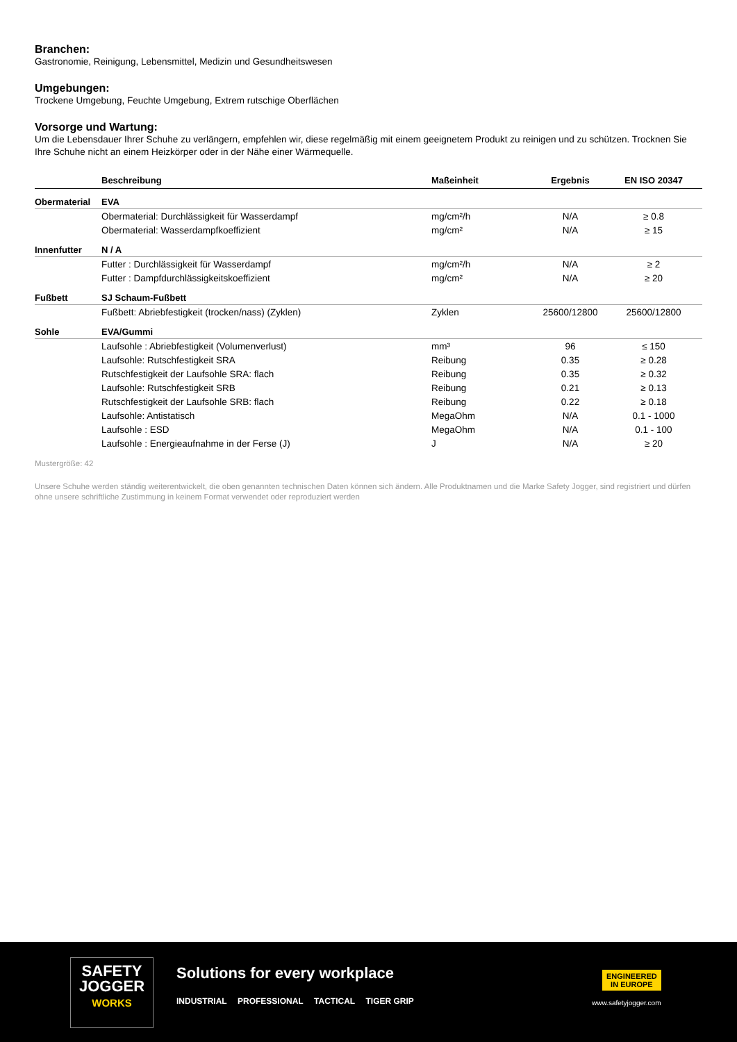Branchen:
Gastronomie, Reinigung, Lebensmittel, Medizin und Gesundheitswesen
Umgebungen:
Trockene Umgebung, Feuchte Umgebung, Extrem rutschige Oberflächen
Vorsorge und Wartung:
Um die Lebensdauer Ihrer Schuhe zu verlängern, empfehlen wir, diese regelmäßig mit einem geeignetem Produkt zu reinigen und zu schützen. Trocknen Sie Ihre Schuhe nicht an einem Heizkörper oder in der Nähe einer Wärmequelle.
| | Beschreibung | Maßeinheit | Ergebnis | EN ISO 20347 |
| --- | --- | --- | --- | --- |
| Obermaterial | EVA | | | |
| | Obermaterial: Durchlässigkeit für Wasserdampf | mg/cm²/h | N/A | ≥ 0.8 |
| | Obermaterial: Wasserdampfkoeffizient | mg/cm² | N/A | ≥ 15 |
| Innenfutter | N / A | | | |
| | Futter : Durchlässigkeit für Wasserdampf | mg/cm²/h | N/A | ≥ 2 |
| | Futter : Dampfdurchlässigkeitskoeffizient | mg/cm² | N/A | ≥ 20 |
| Fußbett | SJ Schaum-Fußbett | | | |
| | Fußbett: Abriebfestigkeit (trocken/nass) (Zyklen) | Zyklen | 25600/12800 | 25600/12800 |
| Sohle | EVA/Gummi | | | |
| | Laufsohle : Abriebfestigkeit (Volumenverlust) | mm³ | 96 | ≤ 150 |
| | Laufsohle: Rutschfestigkeit SRA | Reibung | 0.35 | ≥ 0.28 |
| | Rutschfestigkeit der Laufsohle SRA: flach | Reibung | 0.35 | ≥ 0.32 |
| | Laufsohle: Rutschfestigkeit SRB | Reibung | 0.21 | ≥ 0.13 |
| | Rutschfestigkeit der Laufsohle SRB: flach | Reibung | 0.22 | ≥ 0.18 |
| | Laufsohle: Antistatisch | MegaOhm | N/A | 0.1 - 1000 |
| | Laufsohle : ESD | MegaOhm | N/A | 0.1 - 100 |
| | Laufsohle : Energieaufnahme in der Ferse (J) | J | N/A | ≥ 20 |
Mustergröße: 42
Unsere Schuhe werden ständig weiterentwickelt, die oben genannten technischen Daten können sich ändern. Alle Produktnamen und die Marke Safety Jogger, sind registriert und dürfen ohne unsere schriftliche Zustimmung in keinem Format verwendet oder reproduziert werden
SAFETY
JOGGER
WORKS
Solutions for every workplace
INDUSTRIAL PROFESSIONAL TACTICAL TIGER GRIP
ENGINEERED
IN EUROPE
www.safetyjogger.com